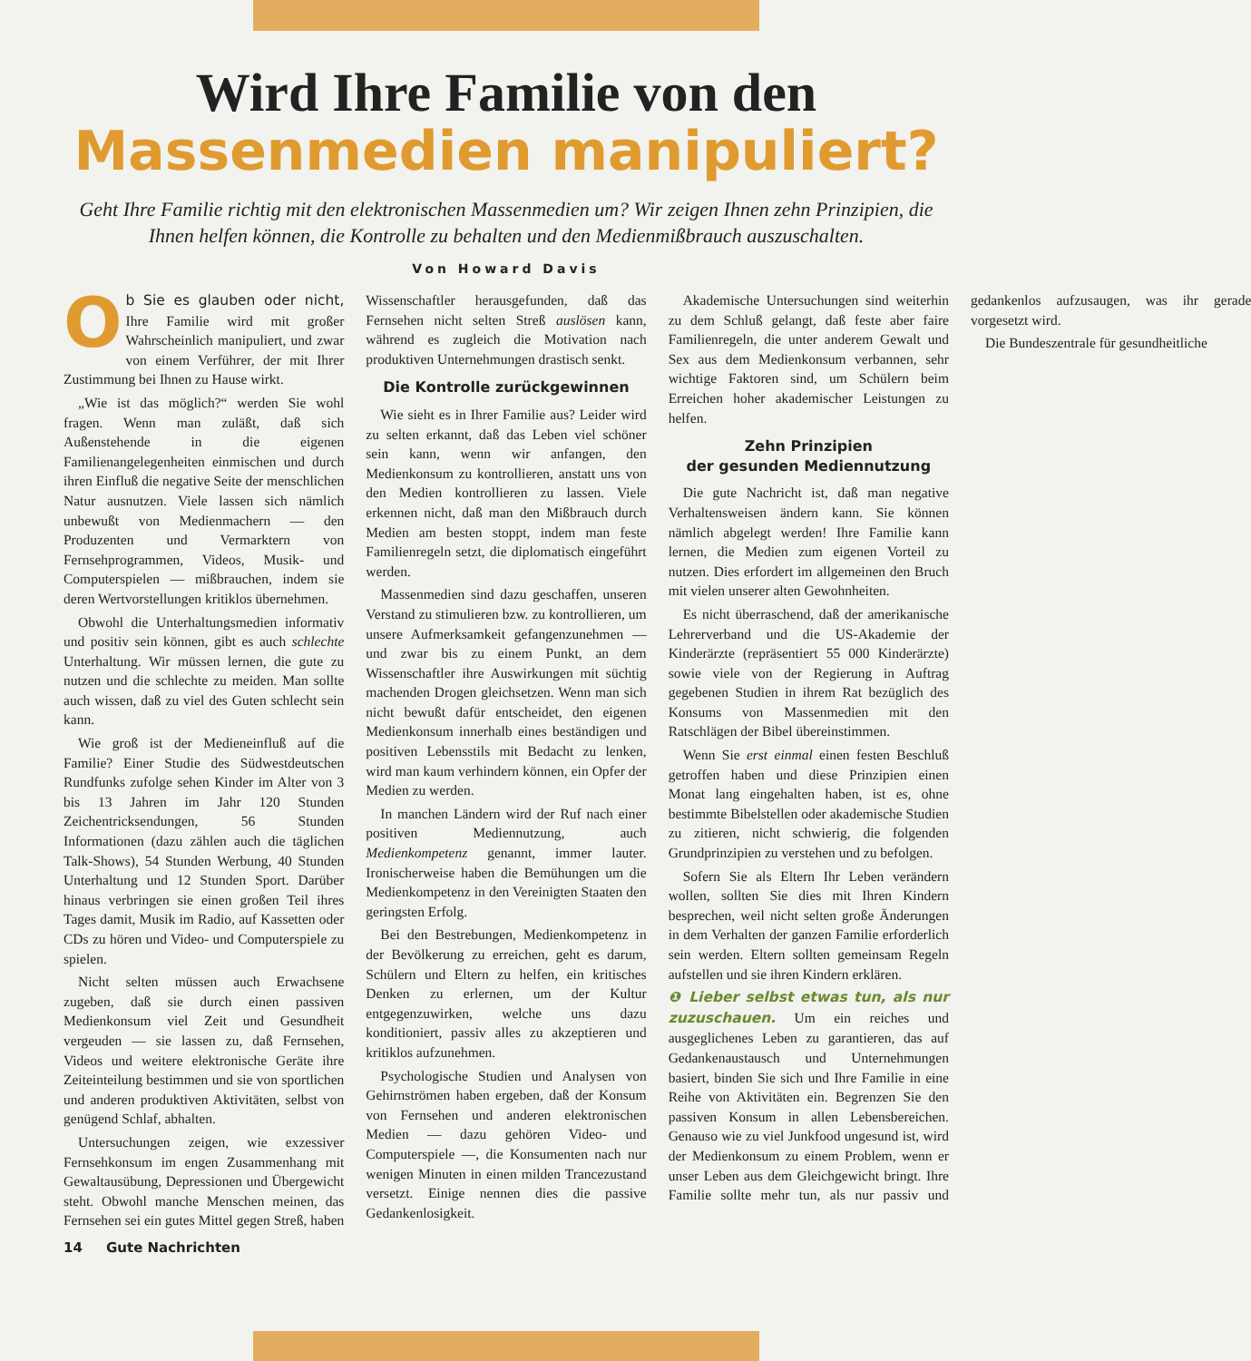Wird Ihre Familie von den
Massenmedien manipuliert?
Geht Ihre Familie richtig mit den elektronischen Massenmedien um? Wir zeigen Ihnen zehn Prinzipien, die Ihnen helfen können, die Kontrolle zu behalten und den Medienmißbrauch auszuschalten.
Von Howard Davis
Ob Sie es glauben oder nicht, Ihre Familie wird mit großer Wahrscheinlich manipuliert, und zwar von einem Verführer, der mit Ihrer Zustimmung bei Ihnen zu Hause wirkt.
„Wie ist das möglich?“ werden Sie wohl fragen. Wenn man zuläßt, daß sich Außenstehende in die eigenen Familienangelegenheiten einmischen und durch ihren Einfluß die negative Seite der menschlichen Natur ausnutzen. Viele lassen sich nämlich unbewußt von Medienmachern — den Produzenten und Vermarktern von Fernsehprogrammen, Videos, Musik- und Computerspielen — mißbrauchen, indem sie deren Wertvorstellungen kritiklos übernehmen.
Obwohl die Unterhaltungsmedien informativ und positiv sein können, gibt es auch schlechte Unterhaltung. Wir müssen lernen, die gute zu nutzen und die schlechte zu meiden. Man sollte auch wissen, daß zu viel des Guten schlecht sein kann.
Wie groß ist der Medieneinfluß auf die Familie? Einer Studie des Südwestdeutschen Rundfunks zufolge sehen Kinder im Alter von 3 bis 13 Jahren im Jahr 120 Stunden Zeichentricksendungen, 56 Stunden Informationen (dazu zählen auch die täglichen Talk-Shows), 54 Stunden Werbung, 40 Stunden Unterhaltung und 12 Stunden Sport. Darüber hinaus verbringen sie einen großen Teil ihres Tages damit, Musik im Radio, auf Kassetten oder CDs zu hören und Video- und Computerspiele zu spielen.
Nicht selten müssen auch Erwachsene zugeben, daß sie durch einen passiven Medienkonsum viel Zeit und Gesundheit vergeuden — sie lassen zu, daß Fernsehen, Videos und weitere elektronische Geräte ihre Zeiteinteilung bestimmen und sie von sportlichen und anderen produktiven Aktivitäten, selbst von genügend Schlaf, abhalten.
Untersuchungen zeigen, wie exzessiver Fernsehkonsum im engen Zusammenhang mit Gewaltausübung, Depressionen und Übergewicht steht. Obwohl manche Menschen meinen, das Fernsehen sei ein gutes Mittel gegen Streß, haben Wissenschaftler herausgefunden, daß das Fernsehen nicht selten Streß auslösen kann, während es zugleich die Motivation nach produktiven Unternehmungen drastisch senkt.
Die Kontrolle zurückgewinnen
Wie sieht es in Ihrer Familie aus? Leider wird zu selten erkannt, daß das Leben viel schöner sein kann, wenn wir anfangen, den Medienkonsum zu kontrollieren, anstatt uns von den Medien kontrollieren zu lassen. Viele erkennen nicht, daß man den Mißbrauch durch Medien am besten stoppt, indem man feste Familienregeln setzt, die diplomatisch eingeführt werden.
Massenmedien sind dazu geschaffen, unseren Verstand zu stimulieren bzw. zu kontrollieren, um unsere Aufmerksamkeit gefangenzunehmen — und zwar bis zu einem Punkt, an dem Wissenschaftler ihre Auswirkungen mit süchtig machenden Drogen gleichsetzen. Wenn man sich nicht bewußt dafür entscheidet, den eigenen Medienkonsum innerhalb eines beständigen und positiven Lebensstils mit Bedacht zu lenken, wird man kaum verhindern können, ein Opfer der Medien zu werden.
In manchen Ländern wird der Ruf nach einer positiven Mediennutzung, auch Medienkompetenz genannt, immer lauter. Ironischerweise haben die Bemühungen um die Medienkompetenz in den Vereinigten Staaten den geringsten Erfolg.
Bei den Bestrebungen, Medienkompetenz in der Bevölkerung zu erreichen, geht es darum, Schülern und Eltern zu helfen, ein kritisches Denken zu erlernen, um der Kultur entgegenzuwirken, welche uns dazu konditioniert, passiv alles zu akzeptieren und kritiklos aufzunehmen.
Psychologische Studien und Analysen von Gehirnströmen haben ergeben, daß der Konsum von Fernsehen und anderen elektronischen Medien — dazu gehören Video- und Computerspiele —, die Konsumenten nach nur wenigen Minuten in einen milden Trancezustand versetzt. Einige nennen dies die passive Gedankenlosigkeit.
Akademische Untersuchungen sind weiterhin zu dem Schluß gelangt, daß feste aber faire Familienregeln, die unter anderem Gewalt und Sex aus dem Medienkonsum verbannen, sehr wichtige Faktoren sind, um Schülern beim Erreichen hoher akademischer Leistungen zu helfen.
Zehn Prinzipien
der gesunden Mediennutzung
Die gute Nachricht ist, daß man negative Verhaltensweisen ändern kann. Sie können nämlich abgelegt werden! Ihre Familie kann lernen, die Medien zum eigenen Vorteil zu nutzen. Dies erfordert im allgemeinen den Bruch mit vielen unserer alten Gewohnheiten.
Es nicht überraschend, daß der amerikanische Lehrerverband und die US-Akademie der Kinderärzte (repräsentiert 55 000 Kinderärzte) sowie viele von der Regierung in Auftrag gegebenen Studien in ihrem Rat bezüglich des Konsums von Massenmedien mit den Ratschlägen der Bibel übereinstimmen.
Wenn Sie erst einmal einen festen Beschluß getroffen haben und diese Prinzipien einen Monat lang eingehalten haben, ist es, ohne bestimmte Bibelstellen oder akademische Studien zu zitieren, nicht schwierig, die folgenden Grundprinzipien zu verstehen und zu befolgen.
Sofern Sie als Eltern Ihr Leben verändern wollen, sollten Sie dies mit Ihren Kindern besprechen, weil nicht selten große Änderungen in dem Verhalten der ganzen Familie erforderlich sein werden. Eltern sollten gemeinsam Regeln aufstellen und sie ihren Kindern erklären.
❶ Lieber selbst etwas tun, als nur zuzuschauen. Um ein reiches und ausgeglichenes Leben zu garantieren, das auf Gedankenaustausch und Unternehmungen basiert, binden Sie sich und Ihre Familie in eine Reihe von Aktivitäten ein. Begrenzen Sie den passiven Konsum in allen Lebensbereichen. Genauso wie zu viel Junkfood ungesund ist, wird der Medienkonsum zu einem Problem, wenn er unser Leben aus dem Gleichgewicht bringt. Ihre Familie sollte mehr tun, als nur passiv und gedankenlos aufzusaugen, was ihr gerade vorgesetzt wird.
Die Bundeszentrale für gesundheitliche
14 Gute Nachrichten